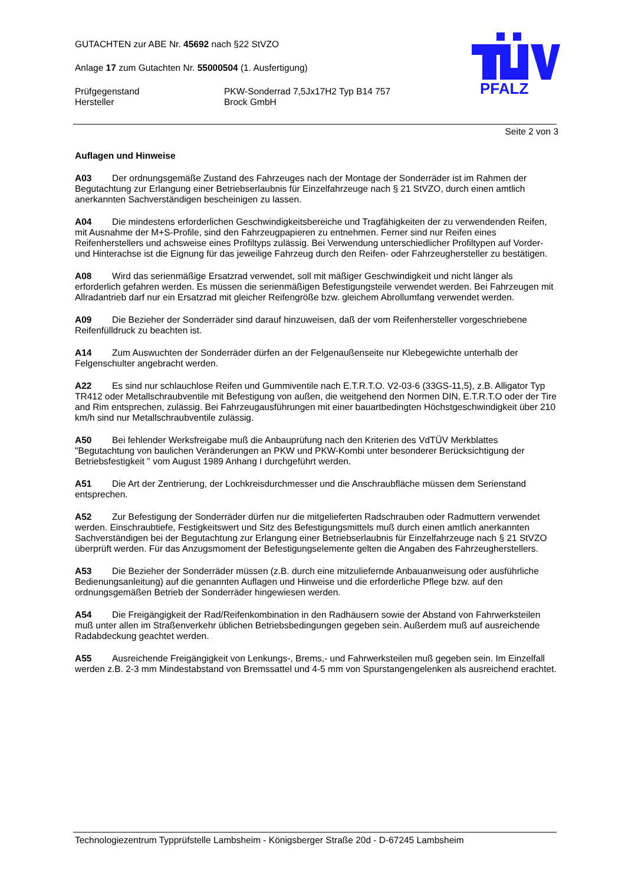GUTACHTEN zur ABE Nr. 45692 nach §22 StVZO
Anlage 17 zum Gutachten Nr. 55000504 (1. Ausfertigung)
Prüfgegenstand
Hersteller
PKW-Sonderrad 7,5Jx17H2 Typ B14 757
Brock GmbH
PFALZ
Seite 2 von 3
Auflagen und Hinweise
A03 Der ordnungsgemäße Zustand des Fahrzeuges nach der Montage der Sonderräder ist im Rahmen der Begutachtung zur Erlangung einer Betriebserlaubnis für Einzelfahrzeuge nach § 21 StVZO, durch einen amtlich anerkannten Sachverständigen bescheinigen zu lassen.
A04 Die mindestens erforderlichen Geschwindigkeitsbereiche und Tragfähigkeiten der zu verwendenden Reifen, mit Ausnahme der M+S-Profile, sind den Fahrzeugpapieren zu entnehmen. Ferner sind nur Reifen eines Reifenherstellers und achsweise eines Profiltyps zulässig. Bei Verwendung unterschiedlicher Profiltypen auf Vorder- und Hinterachse ist die Eignung für das jeweilige Fahrzeug durch den Reifen- oder Fahrzeughersteller zu bestätigen.
A08 Wird das serienmäßige Ersatzrad verwendet, soll mit mäßiger Geschwindigkeit und nicht länger als erforderlich gefahren werden. Es müssen die serienmäßigen Befestigungsteile verwendet werden. Bei Fahrzeugen mit Allradantrieb darf nur ein Ersatzrad mit gleicher Reifengröße bzw. gleichem Abrollumfang verwendet werden.
A09 Die Bezieher der Sonderräder sind darauf hinzuweisen, daß der vom Reifenhersteller vorgeschriebene Reifenfülldruck zu beachten ist.
A14 Zum Auswuchten der Sonderräder dürfen an der Felgenaußenseite nur Klebegewichte unterhalb der Felgenschulter angebracht werden.
A22 Es sind nur schlauchlose Reifen und Gummiventile nach E.T.R.T.O. V2-03-6 (33GS-11,5), z.B. Alligator Typ TR412 oder Metallschraubventile mit Befestigung von außen, die weitgehend den Normen DIN, E.T.R.T.O oder der Tire and Rim entsprechen, zulässig. Bei Fahrzeugausführungen mit einer bauartbedingten Höchstgeschwindigkeit über 210 km/h sind nur Metallschraubventile zulässig.
A50 Bei fehlender Werksfreigabe muß die Anbauprüfung nach den Kriterien des VdTÜV Merkblattes "Begutachtung von baulichen Veränderungen an PKW und PKW-Kombi unter besonderer Berücksichtigung der Betriebsfestigkeit " vom August 1989 Anhang I durchgeführt werden.
A51 Die Art der Zentrierung, der Lochkreisdurchmesser und die Anschraubfläche müssen dem Serienstand entsprechen.
A52 Zur Befestigung der Sonderräder dürfen nur die mitgelieferten Radschrauben oder Radmuttern verwendet werden. Einschraubtiefe, Festigkeitswert und Sitz des Befestigungsmittels muß durch einen amtlich anerkannten Sachverständigen bei der Begutachtung zur Erlangung einer Betriebserlaubnis für Einzelfahrzeuge nach § 21 StVZO überprüft werden. Für das Anzugsmoment der Befestigungselemente gelten die Angaben des Fahrzeugherstellers.
A53 Die Bezieher der Sonderräder müssen (z.B. durch eine mitzuliefernde Anbauanweisung oder ausführliche Bedienungsanleitung) auf die genannten Auflagen und Hinweise und die erforderliche Pflege bzw. auf den ordnungsgemäßen Betrieb der Sonderräder hingewiesen werden.
A54 Die Freigängigkeit der Rad/Reifenkombination in den Radhäusern sowie der Abstand von Fahrwerksteilen muß unter allen im Straßenverkehr üblichen Betriebsbedingungen gegeben sein. Außerdem muß auf ausreichende Radabdeckung geachtet werden.
A55 Ausreichende Freigängigkeit von Lenkungs-, Brems,- und Fahrwerksteilen muß gegeben sein. Im Einzelfall werden z.B. 2-3 mm Mindestabstand von Bremssattel und 4-5 mm von Spurstangengelenken als ausreichend erachtet.
Technologiezentrum Typprüfstelle Lambsheim - Königsberger Straße 20d - D-67245 Lambsheim